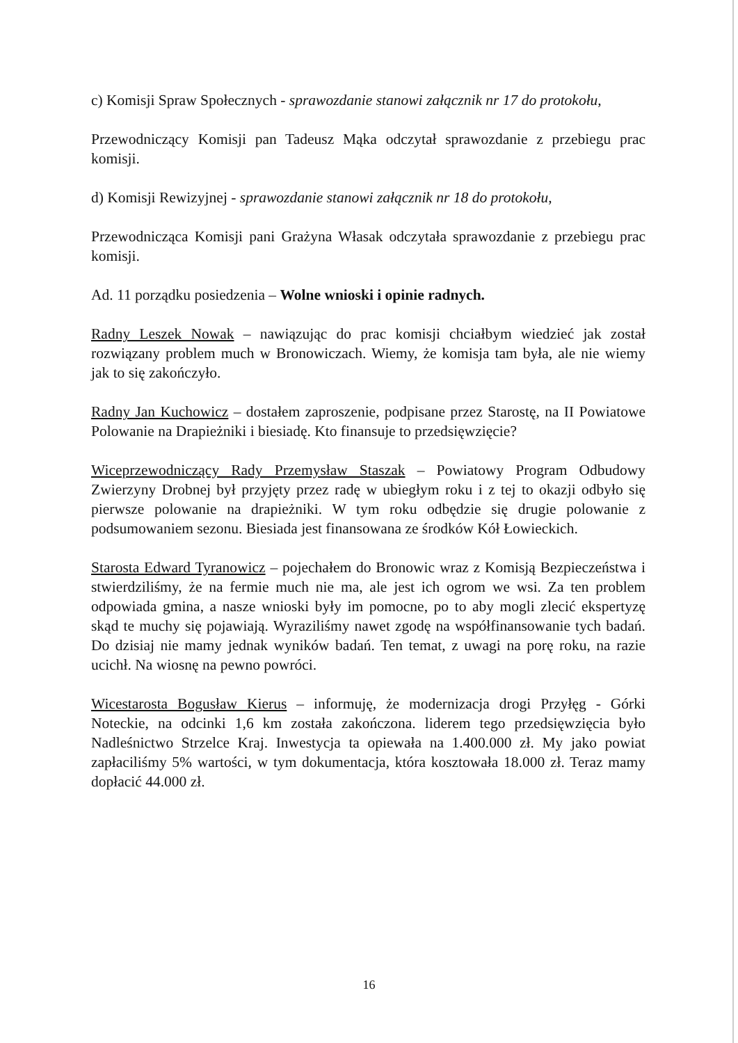c) Komisji Spraw Społecznych - sprawozdanie stanowi załącznik nr 17 do protokołu,
Przewodniczący Komisji pan Tadeusz Mąka odczytał sprawozdanie z przebiegu prac komisji.
d) Komisji Rewizyjnej - sprawozdanie stanowi załącznik nr 18 do protokołu,
Przewodnicząca Komisji pani Grażyna Własak odczytała sprawozdanie z przebiegu prac komisji.
Ad. 11 porządku posiedzenia – Wolne wnioski i opinie radnych.
Radny Leszek Nowak – nawiązując do prac komisji chciałbym wiedzieć jak został rozwiązany problem much w Bronowiczach. Wiemy, że komisja tam była, ale nie wiemy jak to się zakończyło.
Radny Jan Kuchowicz – dostałem zaproszenie, podpisane przez Starostę, na II Powiatowe Polowanie na Drapieżniki i biesiadę. Kto finansuje to przedsięwzięcie?
Wiceprzewodniczący Rady Przemysław Staszak – Powiatowy Program Odbudowy Zwierzyny Drobnej był przyjęty przez radę w ubiegłym roku i z tej to okazji odbyło się pierwsze polowanie na drapieżniki. W tym roku odbędzie się drugie polowanie z podsumowaniem sezonu. Biesiada jest finansowana ze środków Kół Łowieckich.
Starosta Edward Tyranowicz – pojechałem do Bronowic wraz z Komisją Bezpieczeństwa i stwierdziliśmy, że na fermie much nie ma, ale jest ich ogrom we wsi. Za ten problem odpowiada gmina, a nasze wnioski były im pomocne, po to aby mogli zlecić ekspertyzę skąd te muchy się pojawiają. Wyraziliśmy nawet zgodę na współfinansowanie tych badań. Do dzisiaj nie mamy jednak wyników badań. Ten temat, z uwagi na porę roku, na razie ucichł. Na wiosnę na pewno powróci.
Wicestarosta Bogusław Kierus – informuję, że modernizacja drogi Przyłęg - Górki Noteckie, na odcinki 1,6 km została zakończona. liderem tego przedsięwzięcia było Nadleśnictwo Strzelce Kraj. Inwestycja ta opiewała na 1.400.000 zł. My jako powiat zapłaciliśmy 5% wartości, w tym dokumentacja, która kosztowała 18.000 zł. Teraz mamy dopłacić 44.000 zł.
16